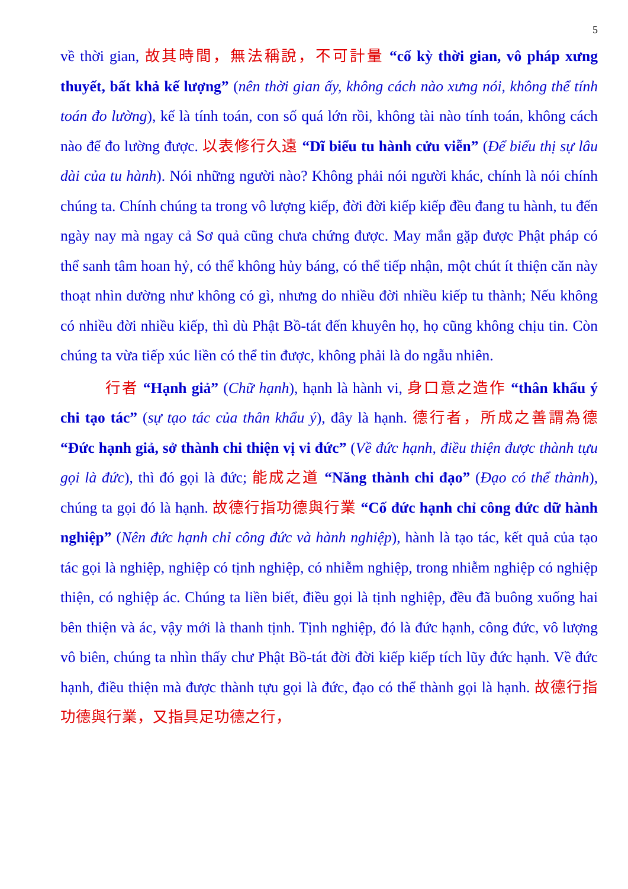5
về thời gian, 故其時間，無法稱說，不可計量 “cố kỳ thời gian, vô pháp xưng thuyết, bất khả kế lượng” (nên thời gian ấy, không cách nào xưng nói, không thể tính toán đo lường), kế là tính toán, con số quá lớn rồi, không tài nào tính toán, không cách nào để đo lường được. 以表修行久遠 “Dĩ biểu tu hành cửu viễn” (Để biểu thị sự lâu dài của tu hành). Nói những người nào? Không phải nói người khác, chính là nói chính chúng ta. Chính chúng ta trong vô lượng kiếp, đời đời kiếp kiếp đều đang tu hành, tu đến ngày nay mà ngay cả Sơ quả cũng chưa chứng được. May mắn gặp được Phật pháp có thể sanh tâm hoan hỷ, có thể không hủy báng, có thể tiếp nhận, một chút ít thiện căn này thoạt nhìn dường như không có gì, nhưng do nhiều đời nhiều kiếp tu thành; Nếu không có nhiều đời nhiều kiếp, thì dù Phật Bồ-tát đến khuyên họ, họ cũng không chịu tin. Còn chúng ta vừa tiếp xúc liền có thể tin được, không phải là do ngẫu nhiên.
行者 “Hạnh giả” (Chữ hạnh), hạnh là hành vi, 身口意之造作 “thân khẩu ý chi tạo tác” (sự tạo tác của thân khẩu ý), đây là hạnh. 德行者，所成之善謂為德 “Đức hạnh giả, sở thành chi thiện vị vi đức” (Về đức hạnh, điều thiện được thành tựu gọi là đức), thì đó gọi là đức; 能成之道 “Năng thành chi đạo” (Đạo có thể thành), chúng ta gọi đó là hạnh. 故德行指功德與行業 “Cố đức hạnh chỉ công đức dữ hành nghiệp” (Nên đức hạnh chỉ công đức và hành nghiệp), hành là tạo tác, kết quả của tạo tác gọi là nghiệp, nghiệp có tịnh nghiệp, có nhiễm nghiệp, trong nhiễm nghiệp có nghiệp thiện, có nghiệp ác. Chúng ta liền biết, điều gọi là tịnh nghiệp, đều đã buông xuống hai bên thiện và ác, vậy mới là thanh tịnh. Tịnh nghiệp, đó là đức hạnh, công đức, vô lượng vô biên, chúng ta nhìn thấy chư Phật Bồ-tát đời đời kiếp kiếp tích lũy đức hạnh. Về đức hạnh, điều thiện mà được thành tựu gọi là đức, đạo có thể thành gọi là hạnh. 故德行指功德與行業，又指具足功德之行，